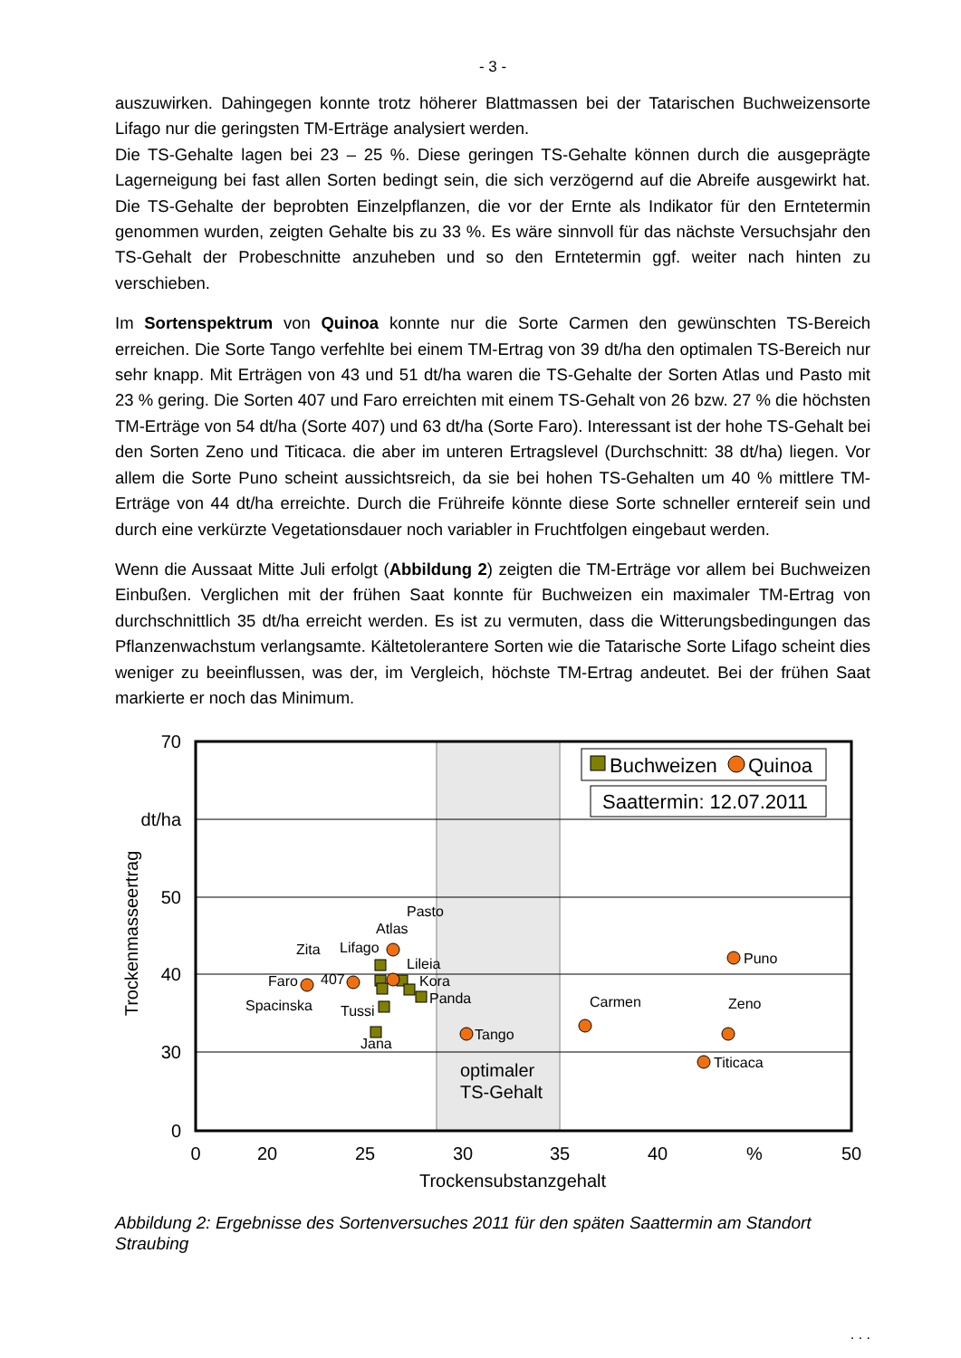- 3 -
auszuwirken. Dahingegen konnte trotz höherer Blattmassen bei der Tatarischen Buchweizensorte Lifago nur die geringsten TM-Erträge analysiert werden.
Die TS-Gehalte lagen bei 23 – 25 %. Diese geringen TS-Gehalte können durch die ausgeprägte Lagerneigung bei fast allen Sorten bedingt sein, die sich verzögernd auf die Abreife ausgewirkt hat. Die TS-Gehalte der beprobten Einzelpflanzen, die vor der Ernte als Indikator für den Erntetermin genommen wurden, zeigten Gehalte bis zu 33 %. Es wäre sinnvoll für das nächste Versuchsjahr den TS-Gehalt der Probeschnitte anzuheben und so den Erntetermin ggf. weiter nach hinten zu verschieben.
Im Sortenspektrum von Quinoa konnte nur die Sorte Carmen den gewünschten TS-Bereich erreichen. Die Sorte Tango verfehlte bei einem TM-Ertrag von 39 dt/ha den optimalen TS-Bereich nur sehr knapp. Mit Erträgen von 43 und 51 dt/ha waren die TS-Gehalte der Sorten Atlas und Pasto mit 23 % gering. Die Sorten 407 und Faro erreichten mit einem TS-Gehalt von 26 bzw. 27 % die höchsten TM-Erträge von 54 dt/ha (Sorte 407) und 63 dt/ha (Sorte Faro). Interessant ist der hohe TS-Gehalt bei den Sorten Zeno und Titicaca. die aber im unteren Ertragslevel (Durchschnitt: 38 dt/ha) liegen. Vor allem die Sorte Puno scheint aussichtsreich, da sie bei hohen TS-Gehalten um 40 % mittlere TM-Erträge von 44 dt/ha erreichte. Durch die Frühreife könnte diese Sorte schneller erntereif sein und durch eine verkürzte Vegetationsdauer noch variabler in Fruchtfolgen eingebaut werden.
Wenn die Aussaat Mitte Juli erfolgt (Abbildung 2) zeigten die TM-Erträge vor allem bei Buchweizen Einbußen. Verglichen mit der frühen Saat konnte für Buchweizen ein maximaler TM-Ertrag von durchschnittlich 35 dt/ha erreicht werden. Es ist zu vermuten, dass die Witterungsbedingungen das Pflanzenwachstum verlangsamte. Kältetolerantere Sorten wie die Tatarische Sorte Lifago scheint dies weniger zu beeinflussen, was der, im Vergleich, höchste TM-Ertrag andeutet. Bei der frühen Saat markierte er noch das Minimum.
70
dt/ha
50
40
30
0
0
20
25
30
35
40
%
50
Trockensubstanzgehalt
Trockenmasseertrag
Buchweizen
Quinoa
Saattermin: 12.07.2011
Pasto
Atlas
Lifago
Zita
Lileia
Faro
407
Kora
Panda
Spacinska
Tussi
Jana
Tango
Carmen
Puno
Zeno
Titicaca
optimaler
TS-Gehalt
Abbildung 2: Ergebnisse des Sortenversuches 2011 für den späten Saattermin am Standort Straubing
. . .